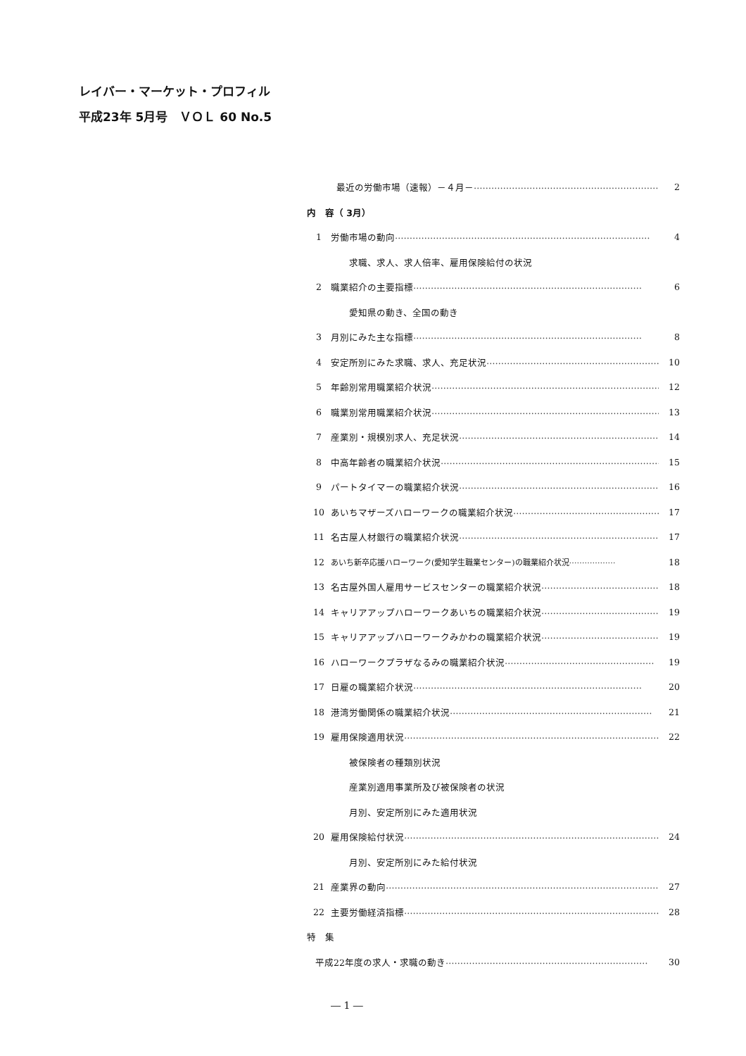レイバー・マーケット・プロフィル
平成23年 5月号　ＶＯＬ 60 No.5
最近の労働市場（速報）－４月－ …………………………………………………………… 2
内　容（ 3月）
1 労働市場の動向 …………………………………………………………………………… 4
求職、求人、求人倍率、雇用保険給付の状況
2 職業紹介の主要指標 …………………………………………………………………… 6
愛知県の動き、全国の動き
3 月別にみた主な指標 …………………………………………………………………… 8
4 安定所別にみた求職、求人、充足状況 …………………………………………………… 10
5 年齢別常用職業紹介状況 …………………………………………………………………… 12
6 職業別常用職業紹介状況 …………………………………………………………………… 13
7 産業別・規模別求人、充足状況 …………………………………………………………… 14
8 中高年齢者の職業紹介状況 ………………………………………………………………… 15
9 パートタイマーの職業紹介状況 …………………………………………………………… 16
10 あいちマザーズハローワークの職業紹介状況 …………………………………………… 17
11 名古屋人材銀行の職業紹介状況 …………………………………………………………… 17
12 あいち新卒応援ハローワーク(愛知学生職業センター)の職業紹介状況 ……………… 18
13 名古屋外国人雇用サービスセンターの職業紹介状況 …………………………………… 18
14 キャリアアップハローワークあいちの職業紹介状況 …………………………………… 19
15 キャリアアップハローワークみかわの職業紹介状況 …………………………………… 19
16 ハローワークプラザなるみの職業紹介状況 …………………………………………… 19
17 日雇の職業紹介状況 …………………………………………………………………… 20
18 港湾労働関係の職業紹介状況 …………………………………………………………… 21
19 雇用保険適用状況 …………………………………………………………………………… 22
被保険者の種類別状況
産業別適用事業所及び被保険者の状況
月別、安定所別にみた適用状況
20 雇用保険給付状況 …………………………………………………………………………… 24
月別、安定所別にみた給付状況
21 産業界の動向 …………………………………………………………………………………… 27
22 主要労働経済指標 …………………………………………………………………………… 28
特　集
平成22年度の求人・求職の動き …………………………………………………………… 30
― 1 ―